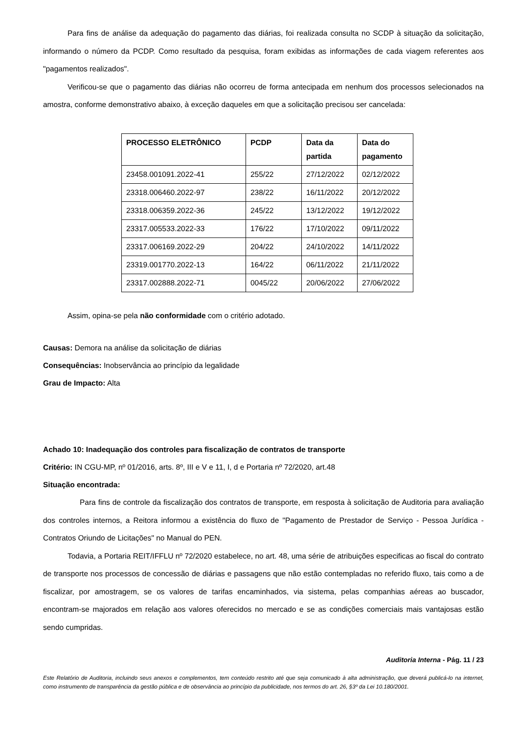Para fins de análise da adequação do pagamento das diárias, foi realizada consulta no SCDP à situação da solicitação, informando o número da PCDP. Como resultado da pesquisa, foram exibidas as informações de cada viagem referentes aos "pagamentos realizados".
Verificou-se que o pagamento das diárias não ocorreu de forma antecipada em nenhum dos processos selecionados na amostra, conforme demonstrativo abaixo, à exceção daqueles em que a solicitação precisou ser cancelada:
| PROCESSO ELETRÔNICO | PCDP | Data da partida | Data do pagamento |
| --- | --- | --- | --- |
| 23458.001091.2022-41 | 255/22 | 27/12/2022 | 02/12/2022 |
| 23318.006460.2022-97 | 238/22 | 16/11/2022 | 20/12/2022 |
| 23318.006359.2022-36 | 245/22 | 13/12/2022 | 19/12/2022 |
| 23317.005533.2022-33 | 176/22 | 17/10/2022 | 09/11/2022 |
| 23317.006169.2022-29 | 204/22 | 24/10/2022 | 14/11/2022 |
| 23319.001770.2022-13 | 164/22 | 06/11/2022 | 21/11/2022 |
| 23317.002888.2022-71 | 0045/22 | 20/06/2022 | 27/06/2022 |
Assim, opina-se pela não conformidade com o critério adotado.
Causas: Demora na análise da solicitação de diárias
Consequências: Inobservância ao princípio da legalidade
Grau de Impacto: Alta
Achado 10: Inadequação dos controles para fiscalização de contratos de transporte
Critério: IN CGU-MP, nº 01/2016, arts. 8º, III e V e 11, I, d e Portaria nº 72/2020, art.48
Situação encontrada:
Para fins de controle da fiscalização dos contratos de transporte, em resposta à solicitação de Auditoria para avaliação dos controles internos, a Reitora informou a existência do fluxo de "Pagamento de Prestador de Serviço - Pessoa Jurídica - Contratos Oriundo de Licitações" no Manual do PEN.
Todavia, a Portaria REIT/IFFLU nº 72/2020 estabelece, no art. 48, uma série de atribuições especificas ao fiscal do contrato de transporte nos processos de concessão de diárias e passagens que não estão contempladas no referido fluxo, tais como a de fiscalizar, por amostragem, se os valores de tarifas encaminhados, via sistema, pelas companhias aéreas ao buscador, encontram-se majorados em relação aos valores oferecidos no mercado e se as condições comerciais mais vantajosas estão sendo cumpridas.
Auditoria Interna - Pág. 11 / 23
Este Relatório de Auditoria, incluindo seus anexos e complementos, tem conteúdo restrito até que seja comunicado à alta administração, que deverá publicá-lo na internet, como instrumento de transparência da gestão pública e de observância ao princípio da publicidade, nos termos do art. 26, §3º da Lei 10.180/2001.